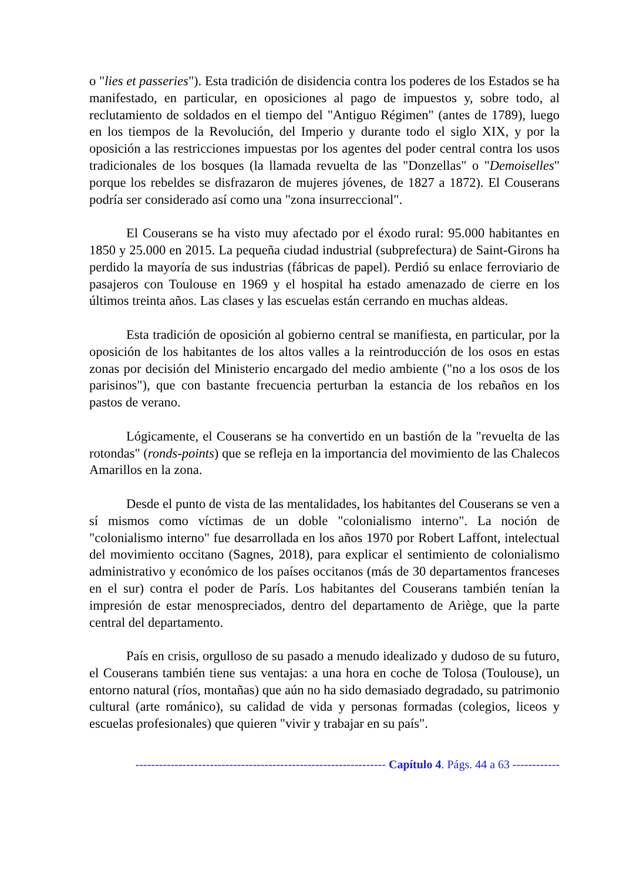o "lies et passeries"). Esta tradición de disidencia contra los poderes de los Estados se ha manifestado, en particular, en oposiciones al pago de impuestos y, sobre todo, al reclutamiento de soldados en el tiempo del "Antiguo Régimen" (antes de 1789), luego en los tiempos de la Revolución, del Imperio y durante todo el siglo XIX, y por la oposición a las restricciones impuestas por los agentes del poder central contra los usos tradicionales de los bosques (la llamada revuelta de las "Donzellas" o "Demoiselles" porque los rebeldes se disfrazaron de mujeres jóvenes, de 1827 a 1872). El Couserans podría ser considerado así como una "zona insurreccional".
El Couserans se ha visto muy afectado por el éxodo rural: 95.000 habitantes en 1850 y 25.000 en 2015. La pequeña ciudad industrial (subprefectura) de Saint-Girons ha perdido la mayoría de sus industrias (fábricas de papel). Perdió su enlace ferroviario de pasajeros con Toulouse en 1969 y el hospital ha estado amenazado de cierre en los últimos treinta años. Las clases y las escuelas están cerrando en muchas aldeas.
Esta tradición de oposición al gobierno central se manifiesta, en particular, por la oposición de los habitantes de los altos valles a la reintroducción de los osos en estas zonas por decisión del Ministerio encargado del medio ambiente ("no a los osos de los parisinos"), que con bastante frecuencia perturban la estancia de los rebaños en los pastos de verano.
Lógicamente, el Couserans se ha convertido en un bastión de la "revuelta de las rotondas" (ronds-points) que se refleja en la importancia del movimiento de las Chalecos Amarillos en la zona.
Desde el punto de vista de las mentalidades, los habitantes del Couserans se ven a sí mismos como víctimas de un doble "colonialismo interno". La noción de "colonialismo interno" fue desarrollada en los años 1970 por Robert Laffont, intelectual del movimiento occitano (Sagnes, 2018), para explicar el sentimiento de colonialismo administrativo y económico de los países occitanos (más de 30 departamentos franceses en el sur) contra el poder de París. Los habitantes del Couserans también tenían la impresión de estar menospreciados, dentro del departamento de Ariège, que la parte central del departamento.
País en crisis, orgulloso de su pasado a menudo idealizado y dudoso de su futuro, el Couserans también tiene sus ventajas: a una hora en coche de Tolosa (Toulouse), un entorno natural (ríos, montañas) que aún no ha sido demasiado degradado, su patrimonio cultural (arte románico), su calidad de vida y personas formadas (colegios, liceos y escuelas profesionales) que quieren "vivir y trabajar en su país".
---------------------------------------------------------------- Capítulo 4. Págs. 44 a 63 ------------